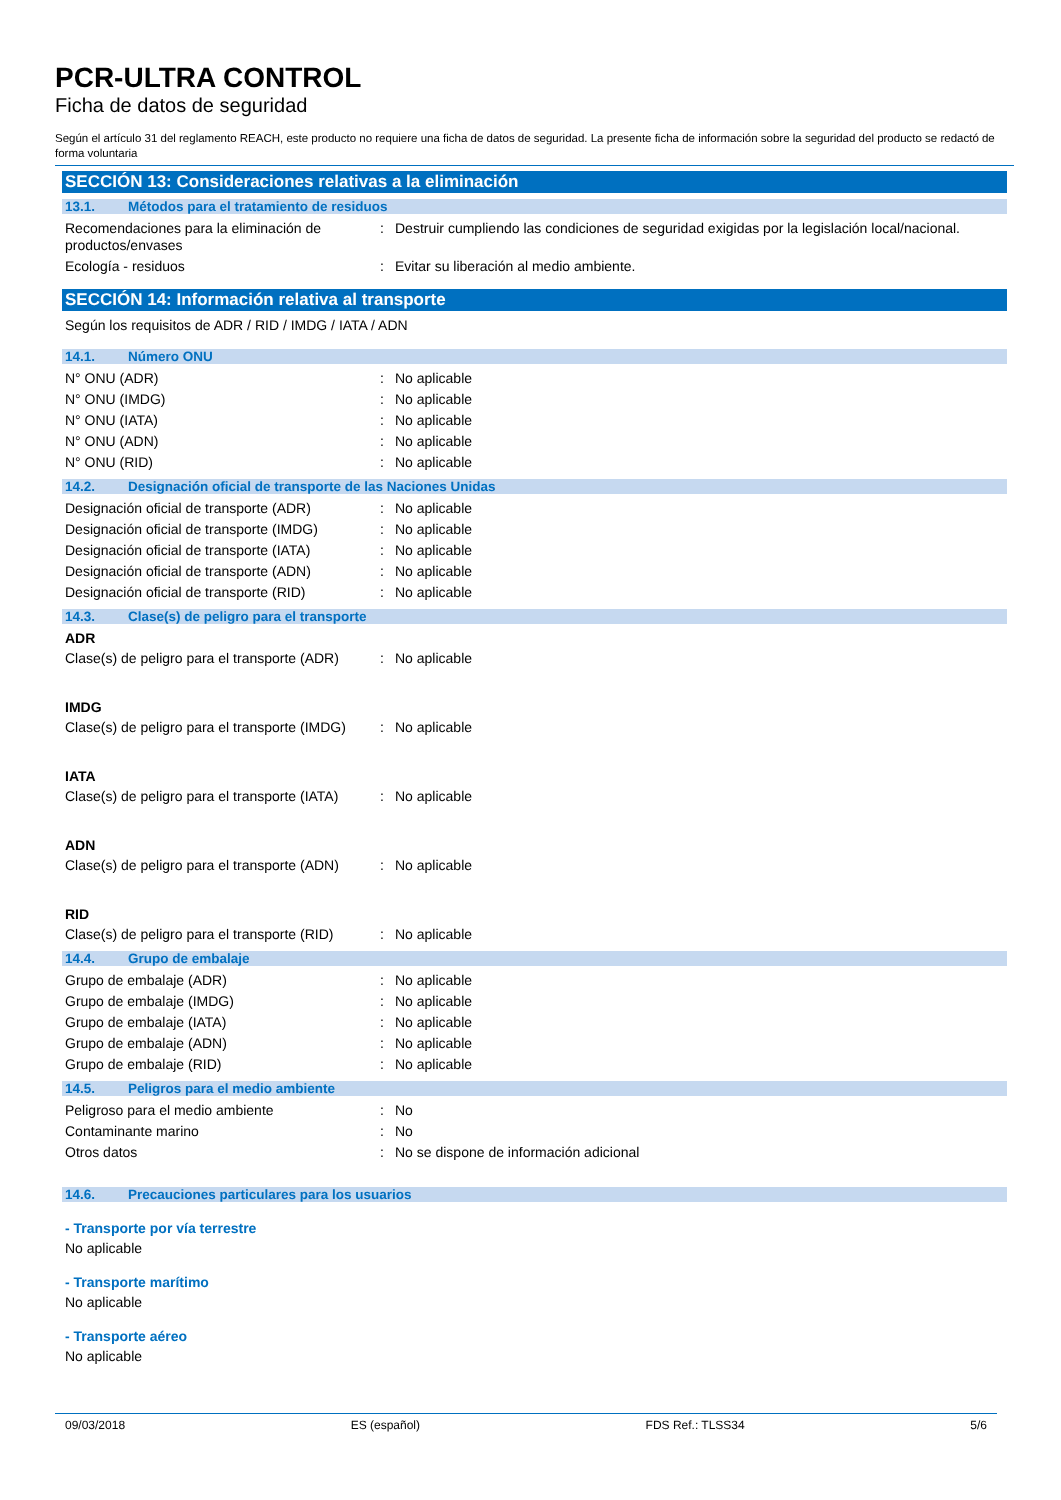PCR-ULTRA CONTROL
Ficha de datos de seguridad
Según el artículo 31 del reglamento REACH, este producto no requiere una ficha de datos de seguridad. La presente ficha de información sobre la seguridad del producto se redactó de forma voluntaria
SECCIÓN 13: Consideraciones relativas a la eliminación
13.1. Métodos para el tratamiento de residuos
| Recomendaciones para la eliminación de productos/envases | : | Destruir cumpliendo las condiciones de seguridad exigidas por la legislación local/nacional. |
| Ecología - residuos | : | Evitar su liberación al medio ambiente. |
SECCIÓN 14: Información relativa al transporte
Según los requisitos de ADR / RID / IMDG / IATA / ADN
14.1. Número ONU
| N° ONU (ADR) | : | No aplicable |
| N° ONU (IMDG) | : | No aplicable |
| N° ONU (IATA) | : | No aplicable |
| N° ONU (ADN) | : | No aplicable |
| N° ONU (RID) | : | No aplicable |
14.2. Designación oficial de transporte de las Naciones Unidas
| Designación oficial de transporte (ADR) | : | No aplicable |
| Designación oficial de transporte (IMDG) | : | No aplicable |
| Designación oficial de transporte (IATA) | : | No aplicable |
| Designación oficial de transporte (ADN) | : | No aplicable |
| Designación oficial de transporte (RID) | : | No aplicable |
14.3. Clase(s) de peligro para el transporte
ADR
| Clase(s) de peligro para el transporte (ADR) | : | No aplicable |
IMDG
| Clase(s) de peligro para el transporte (IMDG) | : | No aplicable |
IATA
| Clase(s) de peligro para el transporte (IATA) | : | No aplicable |
ADN
| Clase(s) de peligro para el transporte (ADN) | : | No aplicable |
RID
| Clase(s) de peligro para el transporte (RID) | : | No aplicable |
14.4. Grupo de embalaje
| Grupo de embalaje (ADR) | : | No aplicable |
| Grupo de embalaje (IMDG) | : | No aplicable |
| Grupo de embalaje (IATA) | : | No aplicable |
| Grupo de embalaje (ADN) | : | No aplicable |
| Grupo de embalaje (RID) | : | No aplicable |
14.5. Peligros para el medio ambiente
| Peligroso para el medio ambiente | : | No |
| Contaminante marino | : | No |
| Otros datos | : | No se dispone de información adicional |
14.6. Precauciones particulares para los usuarios
- Transporte por vía terrestre
No aplicable
- Transporte marítimo
No aplicable
- Transporte aéreo
No aplicable
09/03/2018 ES (español) FDS Ref.: TLSS34 5/6